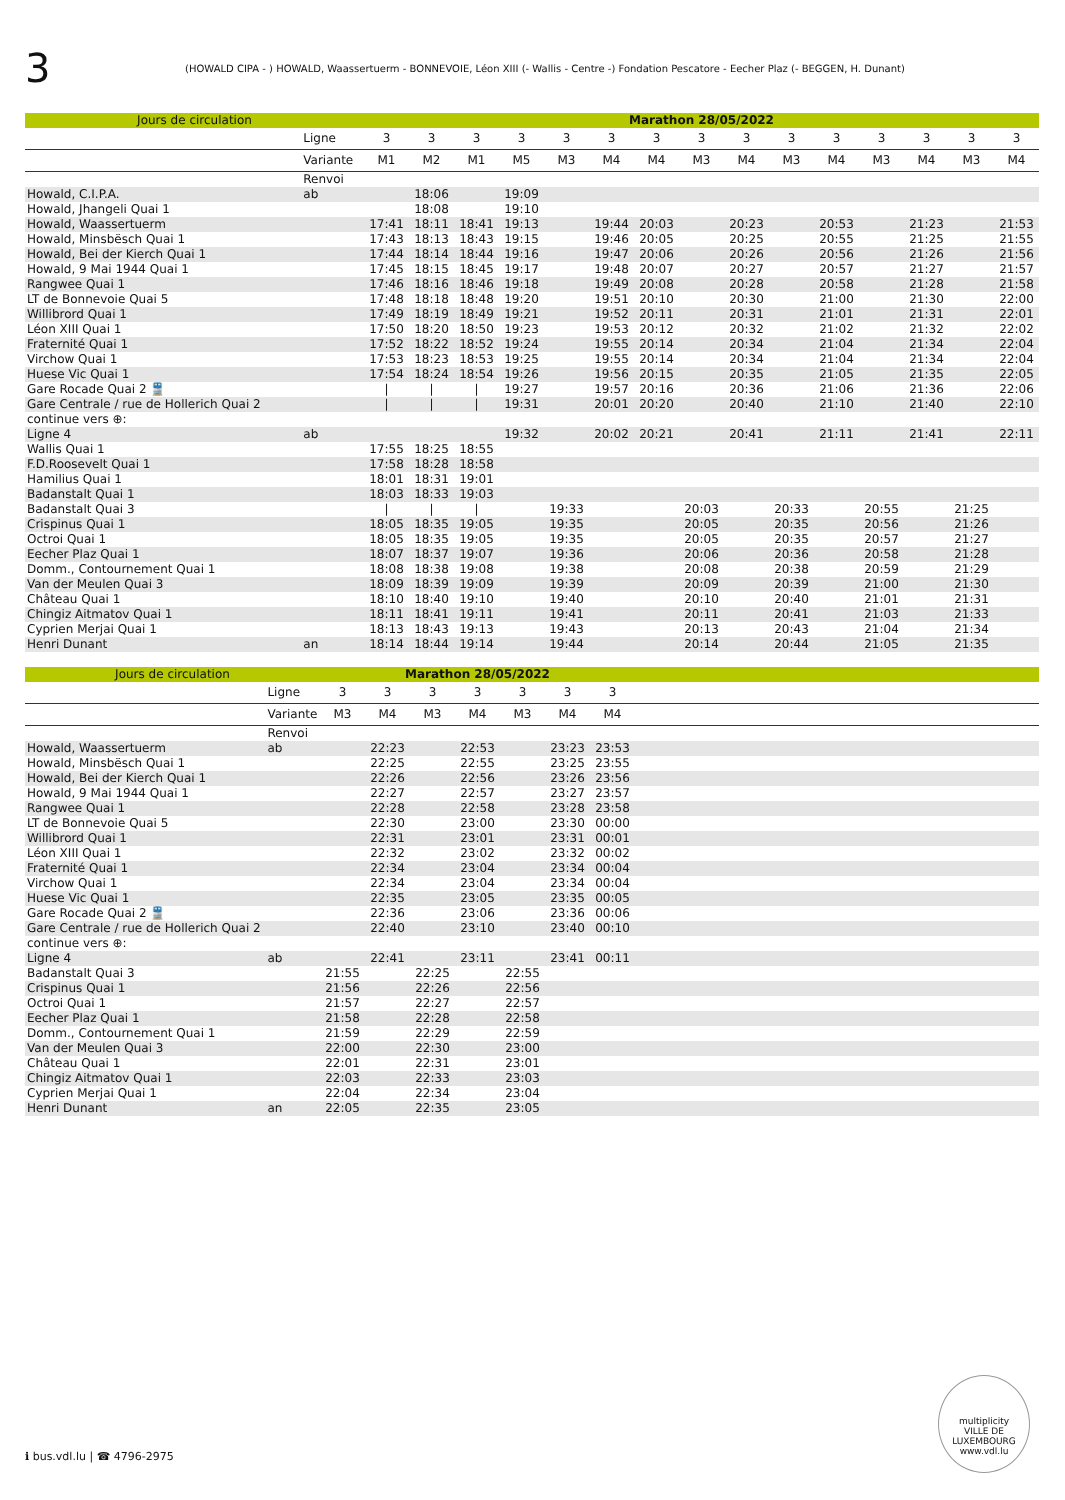3
(HOWALD CIPA - ) HOWALD, Waassertuerm - BONNEVOIE, Léon XIII (- Wallis - Centre -) Fondation Pescatore - Eecher Plaz (- BEGGEN, H. Dunant)
| Jours de circulation | | Marathon 28/05/2022 | | | | | | | | | | | | | | |
| | Ligne | 3 | 3 | 3 | 3 | 3 | 3 | 3 | 3 | 3 | 3 | 3 | 3 | 3 | 3 | 3 |
| | Variante | M1 | M2 | M1 | M5 | M3 | M4 | M4 | M3 | M4 | M3 | M4 | M3 | M4 | M3 | M4 |
| | Renvoi | | | | | | | | | | | | | | | |
| Howald, C.I.P.A. | ab | | 18:06 | | 19:09 | | | | | | | | | | | |
| Howald, Jhangeli Quai 1 | | | 18:08 | | 19:10 | | | | | | | | | | | |
| Howald, Waassertuerm | | 17:41 | 18:11 | 18:41 | 19:13 | | 19:44 | 20:03 | | 20:23 | | 20:53 | | 21:23 | | 21:53 |
| Howald, Minsbësch Quai 1 | | 17:43 | 18:13 | 18:43 | 19:15 | | 19:46 | 20:05 | | 20:25 | | 20:55 | | 21:25 | | 21:55 |
| Howald, Bei der Kierch Quai 1 | | 17:44 | 18:14 | 18:44 | 19:16 | | 19:47 | 20:06 | | 20:26 | | 20:56 | | 21:26 | | 21:56 |
| Howald, 9 Mai 1944 Quai 1 | | 17:45 | 18:15 | 18:45 | 19:17 | | 19:48 | 20:07 | | 20:27 | | 20:57 | | 21:27 | | 21:57 |
| Rangwee Quai 1 | | 17:46 | 18:16 | 18:46 | 19:18 | | 19:49 | 20:08 | | 20:28 | | 20:58 | | 21:28 | | 21:58 |
| LT de Bonnevoie Quai 5 | | 17:48 | 18:18 | 18:48 | 19:20 | | 19:51 | 20:10 | | 20:30 | | 21:00 | | 21:30 | | 22:00 |
| Willibrord Quai 1 | | 17:49 | 18:19 | 18:49 | 19:21 | | 19:52 | 20:11 | | 20:31 | | 21:01 | | 21:31 | | 22:01 |
| Léon XIII Quai 1 | | 17:50 | 18:20 | 18:50 | 19:23 | | 19:53 | 20:12 | | 20:32 | | 21:02 | | 21:32 | | 22:02 |
| Fraternité Quai 1 | | 17:52 | 18:22 | 18:52 | 19:24 | | 19:55 | 20:14 | | 20:34 | | 21:04 | | 21:34 | | 22:04 |
| Virchow Quai 1 | | 17:53 | 18:23 | 18:53 | 19:25 | | 19:55 | 20:14 | | 20:34 | | 21:04 | | 21:34 | | 22:04 |
| Huese Vic Quai 1 | | 17:54 | 18:24 | 18:54 | 19:26 | | 19:56 | 20:15 | | 20:35 | | 21:05 | | 21:35 | | 22:05 |
| Gare Rocade Quai 2 🚆 | | / | / | / | 19:27 | | 19:57 | 20:16 | | 20:36 | | 21:06 | | 21:36 | | 22:06 |
| Gare Centrale / rue de Hollerich Quai 2 | | / | / | / | 19:31 | | 20:01 | 20:20 | | 20:40 | | 21:10 | | 21:40 | | 22:10 |
| continue vers ⊕: | | | | | | | | | | | | | | | | |
| Ligne 4 | ab | | | | 19:32 | | 20:02 | 20:21 | | 20:41 | | 21:11 | | 21:41 | | 22:11 |
| Wallis Quai 1 | | 17:55 | 18:25 | 18:55 | | | | | | | | | | | | |
| F.D.Roosevelt Quai 1 | | 17:58 | 18:28 | 18:58 | | | | | | | | | | | | |
| Hamilius Quai 1 | | 18:01 | 18:31 | 19:01 | | | | | | | | | | | | |
| Badanstalt Quai 1 | | 18:03 | 18:33 | 19:03 | | | | | | | | | | | | |
| Badanstalt Quai 3 | | / | / | / | | 19:33 | | | 20:03 | | 20:33 | | 20:55 | | 21:25 | |
| Crispinus Quai 1 | | 18:05 | 18:35 | 19:05 | | 19:35 | | | 20:05 | | 20:35 | | 20:56 | | 21:26 | |
| Octroi Quai 1 | | 18:05 | 18:35 | 19:05 | | 19:35 | | | 20:05 | | 20:35 | | 20:57 | | 21:27 | |
| Eecher Plaz Quai 1 | | 18:07 | 18:37 | 19:07 | | 19:36 | | | 20:06 | | 20:36 | | 20:58 | | 21:28 | |
| Domm., Contournement Quai 1 | | 18:08 | 18:38 | 19:08 | | 19:38 | | | 20:08 | | 20:38 | | 20:59 | | 21:29 | |
| Van der Meulen Quai 3 | | 18:09 | 18:39 | 19:09 | | 19:39 | | | 20:09 | | 20:39 | | 21:00 | | 21:30 | |
| Château Quai 1 | | 18:10 | 18:40 | 19:10 | | 19:40 | | | 20:10 | | 20:40 | | 21:01 | | 21:31 | |
| Chingiz Aitmatov Quai 1 | | 18:11 | 18:41 | 19:11 | | 19:41 | | | 20:11 | | 20:41 | | 21:03 | | 21:33 | |
| Cyprien Merjai Quai 1 | | 18:13 | 18:43 | 19:13 | | 19:43 | | | 20:13 | | 20:43 | | 21:04 | | 21:34 | |
| Henri Dunant | an | 18:14 | 18:44 | 19:14 | | 19:44 | | | 20:14 | | 20:44 | | 21:05 | | 21:35 | |
| Jours de circulation | | Marathon 28/05/2022 | | | | | | | |
| | Ligne | 3 | 3 | 3 | 3 | 3 | 3 | 3 | |
| | Variante | M3 | M4 | M3 | M4 | M3 | M4 | M4 | |
| | Renvoi | | | | | | | | |
| Howald, Waassertuerm | ab | | 22:23 | | 22:53 | | 23:23 | 23:53 | |
| Howald, Minsbësch Quai 1 | | | 22:25 | | 22:55 | | 23:25 | 23:55 | |
| Howald, Bei der Kierch Quai 1 | | | 22:26 | | 22:56 | | 23:26 | 23:56 | |
| Howald, 9 Mai 1944 Quai 1 | | | 22:27 | | 22:57 | | 23:27 | 23:57 | |
| Rangwee Quai 1 | | | 22:28 | | 22:58 | | 23:28 | 23:58 | |
| LT de Bonnevoie Quai 5 | | | 22:30 | | 23:00 | | 23:30 | 00:00 | |
| Willibrord Quai 1 | | | 22:31 | | 23:01 | | 23:31 | 00:01 | |
| Léon XIII Quai 1 | | | 22:32 | | 23:02 | | 23:32 | 00:02 | |
| Fraternité Quai 1 | | | 22:34 | | 23:04 | | 23:34 | 00:04 | |
| Virchow Quai 1 | | | 22:34 | | 23:04 | | 23:34 | 00:04 | |
| Huese Vic Quai 1 | | | 22:35 | | 23:05 | | 23:35 | 00:05 | |
| Gare Rocade Quai 2 🚆 | | | 22:36 | | 23:06 | | 23:36 | 00:06 | |
| Gare Centrale / rue de Hollerich Quai 2 | | | 22:40 | | 23:10 | | 23:40 | 00:10 | |
| continue vers ⊕: | | | | | | | | | |
| Ligne 4 | ab | | 22:41 | | 23:11 | | 23:41 | 00:11 | |
| Badanstalt Quai 3 | | 21:55 | | 22:25 | | 22:55 | | | |
| Crispinus Quai 1 | | 21:56 | | 22:26 | | 22:56 | | | |
| Octroi Quai 1 | | 21:57 | | 22:27 | | 22:57 | | | |
| Eecher Plaz Quai 1 | | 21:58 | | 22:28 | | 22:58 | | | |
| Domm., Contournement Quai 1 | | 21:59 | | 22:29 | | 22:59 | | | |
| Van der Meulen Quai 3 | | 22:00 | | 22:30 | | 23:00 | | | |
| Château Quai 1 | | 22:01 | | 22:31 | | 23:01 | | | |
| Chingiz Aitmatov Quai 1 | | 22:03 | | 22:33 | | 23:03 | | | |
| Cyprien Merjai Quai 1 | | 22:04 | | 22:34 | | 23:04 | | | |
| Henri Dunant | an | 22:05 | | 22:35 | | 23:05 | | | |
ℹ bus.vdl.lu | ☎ 4796-2975
multiplicity
VILLE DE
LUXEMBOURG
www.vdl.lu